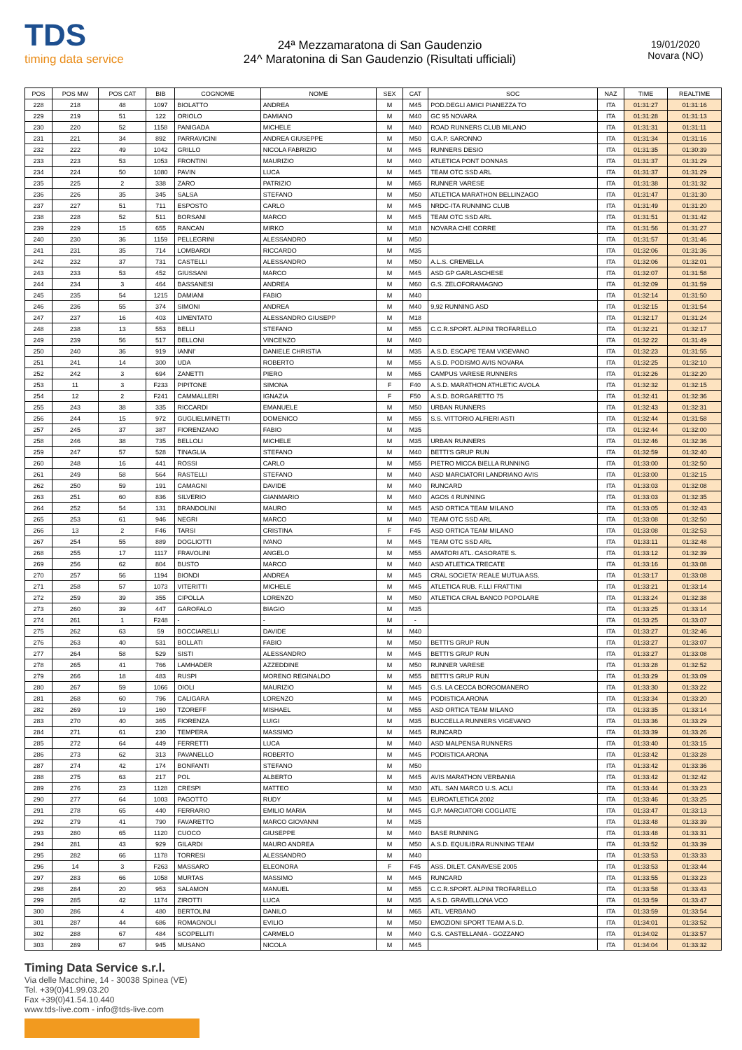TDS
timing data service
24ª Mezzamaratona di San Gaudenzio
24^ Maratonina di San Gaudenzio (Risultati ufficiali)
19/01/2020
Novara (NO)
| POS | POS MW | POS CAT | BIB | COGNOME | NOME | SEX | CAT | SOC | NAZ | TIME | REALTIME |
| --- | --- | --- | --- | --- | --- | --- | --- | --- | --- | --- | --- |
| 228 | 218 | 48 | 1097 | BIOLATTO | ANDREA | M | M45 | POD.DEGLI AMICI PIANEZZA TO | ITA | 01:31:27 | 01:31:16 |
| 229 | 219 | 51 | 122 | ORIOLO | DAMIANO | M | M40 | GC 95 NOVARA | ITA | 01:31:28 | 01:31:13 |
| 230 | 220 | 52 | 1158 | PANIGADA | MICHELE | M | M40 | ROAD RUNNERS CLUB MILANO | ITA | 01:31:31 | 01:31:11 |
| 231 | 221 | 34 | 892 | PARRAVICINI | ANDREA GIUSEPPE | M | M50 | G.A.P. SARONNO | ITA | 01:31:34 | 01:31:16 |
| 232 | 222 | 49 | 1042 | GRILLO | NICOLA FABRIZIO | M | M45 | RUNNERS DESIO | ITA | 01:31:35 | 01:30:39 |
| 233 | 223 | 53 | 1053 | FRONTINI | MAURIZIO | M | M40 | ATLETICA PONT DONNAS | ITA | 01:31:37 | 01:31:29 |
| 234 | 224 | 50 | 1080 | PAVIN | LUCA | M | M45 | TEAM OTC SSD ARL | ITA | 01:31:37 | 01:31:29 |
| 235 | 225 | 2 | 338 | ZARO | PATRIZIO | M | M65 | RUNNER VARESE | ITA | 01:31:38 | 01:31:32 |
| 236 | 226 | 35 | 345 | SALSA | STEFANO | M | M50 | ATLETICA MARATHON BELLINZAGO | ITA | 01:31:47 | 01:31:30 |
| 237 | 227 | 51 | 711 | ESPOSTO | CARLO | M | M45 | NRDC-ITA RUNNING CLUB | ITA | 01:31:49 | 01:31:20 |
| 238 | 228 | 52 | 511 | BORSANI | MARCO | M | M45 | TEAM OTC SSD ARL | ITA | 01:31:51 | 01:31:42 |
| 239 | 229 | 15 | 655 | RANCAN | MIRKO | M | M18 | NOVARA CHE CORRE | ITA | 01:31:56 | 01:31:27 |
| 240 | 230 | 36 | 1159 | PELLEGRINI | ALESSANDRO | M | M50 | | ITA | 01:31:57 | 01:31:46 |
| 241 | 231 | 35 | 714 | LOMBARDI | RICCARDO | M | M35 | | ITA | 01:32:06 | 01:31:36 |
| 242 | 232 | 37 | 731 | CASTELLI | ALESSANDRO | M | M50 | A.L.S. CREMELLA | ITA | 01:32:06 | 01:32:01 |
| 243 | 233 | 53 | 452 | GIUSSANI | MARCO | M | M45 | ASD GP GARLASCHESE | ITA | 01:32:07 | 01:31:58 |
| 244 | 234 | 3 | 464 | BASSANESI | ANDREA | M | M60 | G.S. ZELOFORAMAGNO | ITA | 01:32:09 | 01:31:59 |
| 245 | 235 | 54 | 1215 | DAMIANI | FABIO | M | M40 | | ITA | 01:32:14 | 01:31:50 |
| 246 | 236 | 55 | 374 | SIMONI | ANDREA | M | M40 | 9,92 RUNNING ASD | ITA | 01:32:15 | 01:31:54 |
| 247 | 237 | 16 | 403 | LIMENTATO | ALESSANDRO GIUSEPP | M | M18 | | ITA | 01:32:17 | 01:31:24 |
| 248 | 238 | 13 | 553 | BELLI | STEFANO | M | M55 | C.C.R.SPORT. ALPINI TROFARELLO | ITA | 01:32:21 | 01:32:17 |
| 249 | 239 | 56 | 517 | BELLONI | VINCENZO | M | M40 | | ITA | 01:32:22 | 01:31:49 |
| 250 | 240 | 36 | 919 | IANNI' | DANIELE CHRISTIA | M | M35 | A.S.D. ESCAPE TEAM VIGEVANO | ITA | 01:32:23 | 01:31:55 |
| 251 | 241 | 14 | 300 | UDA | ROBERTO | M | M55 | A.S.D. PODISMO AVIS NOVARA | ITA | 01:32:25 | 01:32:10 |
| 252 | 242 | 3 | 694 | ZANETTI | PIERO | M | M65 | CAMPUS VARESE RUNNERS | ITA | 01:32:26 | 01:32:20 |
| 253 | 11 | 3 | F233 | PIPITONE | SIMONA | F | F40 | A.S.D. MARATHON ATHLETIC AVOLA | ITA | 01:32:32 | 01:32:15 |
| 254 | 12 | 2 | F241 | CAMMALLERI | IGNAZIA | F | F50 | A.S.D. BORGARETTO 75 | ITA | 01:32:41 | 01:32:36 |
| 255 | 243 | 38 | 335 | RICCARDI | EMANUELE | M | M50 | URBAN RUNNERS | ITA | 01:32:43 | 01:32:31 |
| 256 | 244 | 15 | 972 | GUGLIELMINETTI | DOMENICO | M | M55 | S.S. VITTORIO ALFIERI ASTI | ITA | 01:32:44 | 01:31:58 |
| 257 | 245 | 37 | 387 | FIORENZANO | FABIO | M | M35 | | ITA | 01:32:44 | 01:32:00 |
| 258 | 246 | 38 | 735 | BELLOLI | MICHELE | M | M35 | URBAN RUNNERS | ITA | 01:32:46 | 01:32:36 |
| 259 | 247 | 57 | 528 | TINAGLIA | STEFANO | M | M40 | BETTI'S GRUP RUN | ITA | 01:32:59 | 01:32:40 |
| 260 | 248 | 16 | 441 | ROSSI | CARLO | M | M55 | PIETRO MICCA BIELLA RUNNING | ITA | 01:33:00 | 01:32:50 |
| 261 | 249 | 58 | 564 | RASTELLI | STEFANO | M | M40 | ASD MARCIATORI LANDRIANO AVIS | ITA | 01:33:00 | 01:32:15 |
| 262 | 250 | 59 | 191 | CAMAGNI | DAVIDE | M | M40 | RUNCARD | ITA | 01:33:03 | 01:32:08 |
| 263 | 251 | 60 | 836 | SILVERIO | GIANMARIO | M | M40 | AGOS 4 RUNNING | ITA | 01:33:03 | 01:32:35 |
| 264 | 252 | 54 | 131 | BRANDOLINI | MAURO | M | M45 | ASD ORTICA TEAM MILANO | ITA | 01:33:05 | 01:32:43 |
| 265 | 253 | 61 | 946 | NEGRI | MARCO | M | M40 | TEAM OTC SSD ARL | ITA | 01:33:08 | 01:32:50 |
| 266 | 13 | 2 | F46 | TARSI | CRISTINA | F | F45 | ASD ORTICA TEAM MILANO | ITA | 01:33:08 | 01:32:53 |
| 267 | 254 | 55 | 889 | DOGLIOTTI | IVANO | M | M45 | TEAM OTC SSD ARL | ITA | 01:33:11 | 01:32:48 |
| 268 | 255 | 17 | 1117 | FRAVOLINI | ANGELO | M | M55 | AMATORI ATL. CASORATE S. | ITA | 01:33:12 | 01:32:39 |
| 269 | 256 | 62 | 804 | BUSTO | MARCO | M | M40 | ASD ATLETICA TRECATE | ITA | 01:33:16 | 01:33:08 |
| 270 | 257 | 56 | 1194 | BIONDI | ANDREA | M | M45 | CRAL SOCIETA' REALE MUTUA ASS. | ITA | 01:33:17 | 01:33:08 |
| 271 | 258 | 57 | 1073 | VITERITTI | MICHELE | M | M45 | ATLETICA RUB. F.LLI FRATTINI | ITA | 01:33:21 | 01:33:14 |
| 272 | 259 | 39 | 355 | CIPOLLA | LORENZO | M | M50 | ATLETICA CRAL BANCO POPOLARE | ITA | 01:33:24 | 01:32:38 |
| 273 | 260 | 39 | 447 | GAROFALO | BIAGIO | M | M35 | | ITA | 01:33:25 | 01:33:14 |
| 274 | 261 | 1 | F248 | - | - | M | - | | ITA | 01:33:25 | 01:33:07 |
| 275 | 262 | 63 | 59 | BOCCIARELLI | DAVIDE | M | M40 | | ITA | 01:33:27 | 01:32:46 |
| 276 | 263 | 40 | 531 | BOLLATI | FABIO | M | M50 | BETTI'S GRUP RUN | ITA | 01:33:27 | 01:33:07 |
| 277 | 264 | 58 | 529 | SISTI | ALESSANDRO | M | M45 | BETTI'S GRUP RUN | ITA | 01:33:27 | 01:33:08 |
| 278 | 265 | 41 | 766 | LAMHADER | AZZEDDINE | M | M50 | RUNNER VARESE | ITA | 01:33:28 | 01:32:52 |
| 279 | 266 | 18 | 483 | RUSPI | MORENO REGINALDO | M | M55 | BETTI'S GRUP RUN | ITA | 01:33:29 | 01:33:09 |
| 280 | 267 | 59 | 1066 | OIOLI | MAURIZIO | M | M45 | G.S. LA CECCA BORGOMANERO | ITA | 01:33:30 | 01:33:22 |
| 281 | 268 | 60 | 796 | CALIGARA | LORENZO | M | M45 | PODISTICA ARONA | ITA | 01:33:34 | 01:33:20 |
| 282 | 269 | 19 | 160 | TZOREFF | MISHAEL | M | M55 | ASD ORTICA TEAM MILANO | ITA | 01:33:35 | 01:33:14 |
| 283 | 270 | 40 | 365 | FIORENZA | LUIGI | M | M35 | BUCCELLA RUNNERS VIGEVANO | ITA | 01:33:36 | 01:33:29 |
| 284 | 271 | 61 | 230 | TEMPERA | MASSIMO | M | M45 | RUNCARD | ITA | 01:33:39 | 01:33:26 |
| 285 | 272 | 64 | 449 | FERRETTI | LUCA | M | M40 | ASD MALPENSA RUNNERS | ITA | 01:33:40 | 01:33:15 |
| 286 | 273 | 62 | 313 | PAVANELLO | ROBERTO | M | M45 | PODISTICA ARONA | ITA | 01:33:42 | 01:33:28 |
| 287 | 274 | 42 | 174 | BONFANTI | STEFANO | M | M50 | | ITA | 01:33:42 | 01:33:36 |
| 288 | 275 | 63 | 217 | POL | ALBERTO | M | M45 | AVIS MARATHON VERBANIA | ITA | 01:33:42 | 01:32:42 |
| 289 | 276 | 23 | 1128 | CRESPI | MATTEO | M | M30 | ATL. SAN MARCO U.S. ACLI | ITA | 01:33:44 | 01:33:23 |
| 290 | 277 | 64 | 1003 | PAGOTTO | RUDY | M | M45 | EUROATLETICA 2002 | ITA | 01:33:46 | 01:33:25 |
| 291 | 278 | 65 | 440 | FERRARIO | EMILIO MARIA | M | M45 | G.P. MARCIATORI COGLIATE | ITA | 01:33:47 | 01:33:13 |
| 292 | 279 | 41 | 790 | FAVARETTO | MARCO GIOVANNI | M | M35 | | ITA | 01:33:48 | 01:33:39 |
| 293 | 280 | 65 | 1120 | CUOCO | GIUSEPPE | M | M40 | BASE RUNNING | ITA | 01:33:48 | 01:33:31 |
| 294 | 281 | 43 | 929 | GILARDI | MAURO ANDREA | M | M50 | A.S.D. EQUILIBRA RUNNING TEAM | ITA | 01:33:52 | 01:33:39 |
| 295 | 282 | 66 | 1178 | TORRESI | ALESSANDRO | M | M40 | | ITA | 01:33:53 | 01:33:33 |
| 296 | 14 | 3 | F263 | MASSARO | ELEONORA | F | F45 | ASS. DILET. CANAVESE 2005 | ITA | 01:33:53 | 01:33:44 |
| 297 | 283 | 66 | 1058 | MURTAS | MASSIMO | M | M45 | RUNCARD | ITA | 01:33:55 | 01:33:23 |
| 298 | 284 | 20 | 953 | SALAMON | MANUEL | M | M55 | C.C.R.SPORT. ALPINI TROFARELLO | ITA | 01:33:58 | 01:33:43 |
| 299 | 285 | 42 | 1174 | ZIROTTI | LUCA | M | M35 | A.S.D. GRAVELLONA VCO | ITA | 01:33:59 | 01:33:47 |
| 300 | 286 | 4 | 480 | BERTOLINI | DANILO | M | M65 | ATL. VERBANO | ITA | 01:33:59 | 01:33:54 |
| 301 | 287 | 44 | 686 | ROMAGNOLI | EVILIO | M | M50 | EMOZIONI SPORT TEAM A.S.D. | ITA | 01:34:01 | 01:33:52 |
| 302 | 288 | 67 | 484 | SCOPELLITI | CARMELO | M | M40 | G.S. CASTELLANIA - GOZZANO | ITA | 01:34:02 | 01:33:57 |
| 303 | 289 | 67 | 945 | MUSANO | NICOLA | M | M45 | | ITA | 01:34:04 | 01:33:32 |
Timing Data Service s.r.l.
Via delle Macchine, 14 - 30038 Spinea (VE)
Tel. +39(0)41.99.03.20
Fax +39(0)41.54.10.440
www.tds-live.com - info@tds-live.com